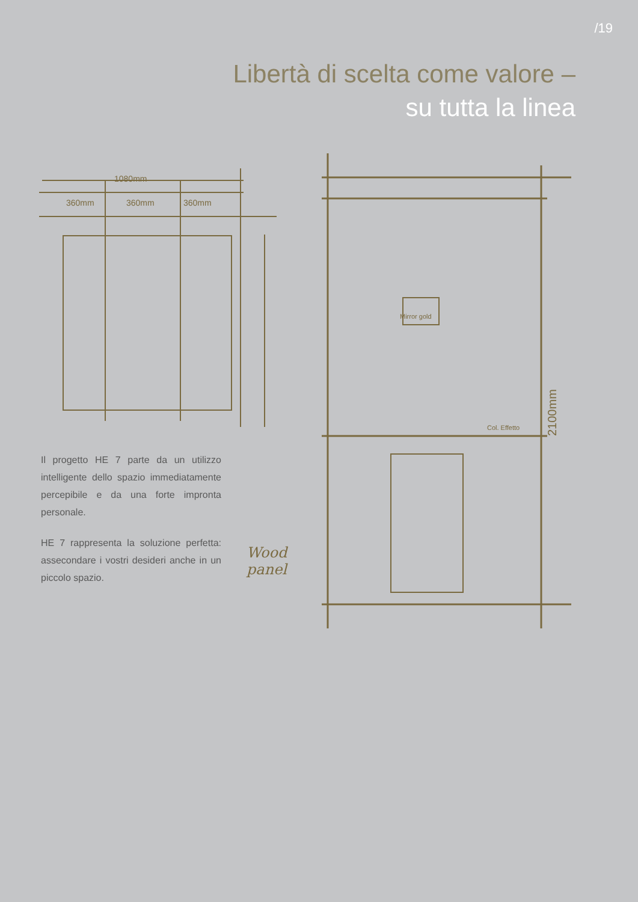/19
Libertà di scelta come valore –
su tutta la linea
1080mm
360mm
360mm
360mm
2100mm
Mirror gold
Col. Effetto
Wood
panel
Il progetto HE 7 parte da un utilizzo intelligente dello spazio immediatamente percepibile e da una forte impronta personale.
HE 7 rappresenta la soluzione perfetta: assecondare i vostri desideri anche in un piccolo spazio.